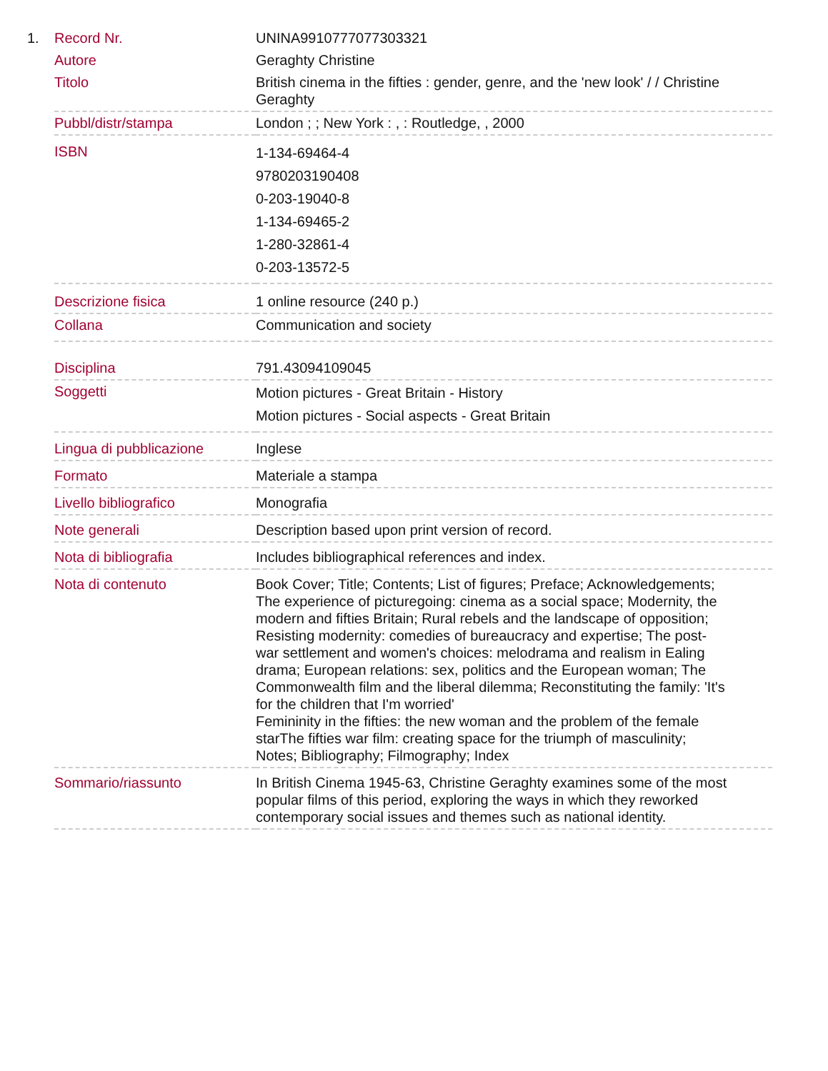1.
| Record Nr. | UNINA9910777077303321 |
| Autore | Geraghty Christine |
| Titolo | British cinema in the fifties : gender, genre, and the 'new look' / / Christine Geraghty |
| Pubbl/distr/stampa | London ; ; New York : , : Routledge, , 2000 |
| ISBN | 1-134-69464-4 9780203190408 0-203-19040-8 1-134-69465-2 1-280-32861-4 0-203-13572-5 |
| Descrizione fisica | 1 online resource (240 p.) |
| Collana | Communication and society |
| Disciplina | 791.43094109045 |
| Soggetti | Motion pictures - Great Britain - History Motion pictures - Social aspects - Great Britain |
| Lingua di pubblicazione | Inglese |
| Formato | Materiale a stampa |
| Livello bibliografico | Monografia |
| Note generali | Description based upon print version of record. |
| Nota di bibliografia | Includes bibliographical references and index. |
| Nota di contenuto | Book Cover; Title; Contents; List of figures; Preface; Acknowledgements; The experience of picturegoing: cinema as a social space; Modernity, the modern and fifties Britain; Rural rebels and the landscape of opposition; Resisting modernity: comedies of bureaucracy and expertise; The post-war settlement and women's choices: melodrama and realism in Ealing drama; European relations: sex, politics and the European woman; The Commonwealth film and the liberal dilemma; Reconstituting the family: 'It's for the children that I'm worried' Femininity in the fifties: the new woman and the problem of the female starThe fifties war film: creating space for the triumph of masculinity; Notes; Bibliography; Filmography; Index |
| Sommario/riassunto | In British Cinema 1945-63, Christine Geraghty examines some of the most popular films of this period, exploring the ways in which they reworked contemporary social issues and themes such as national identity. |